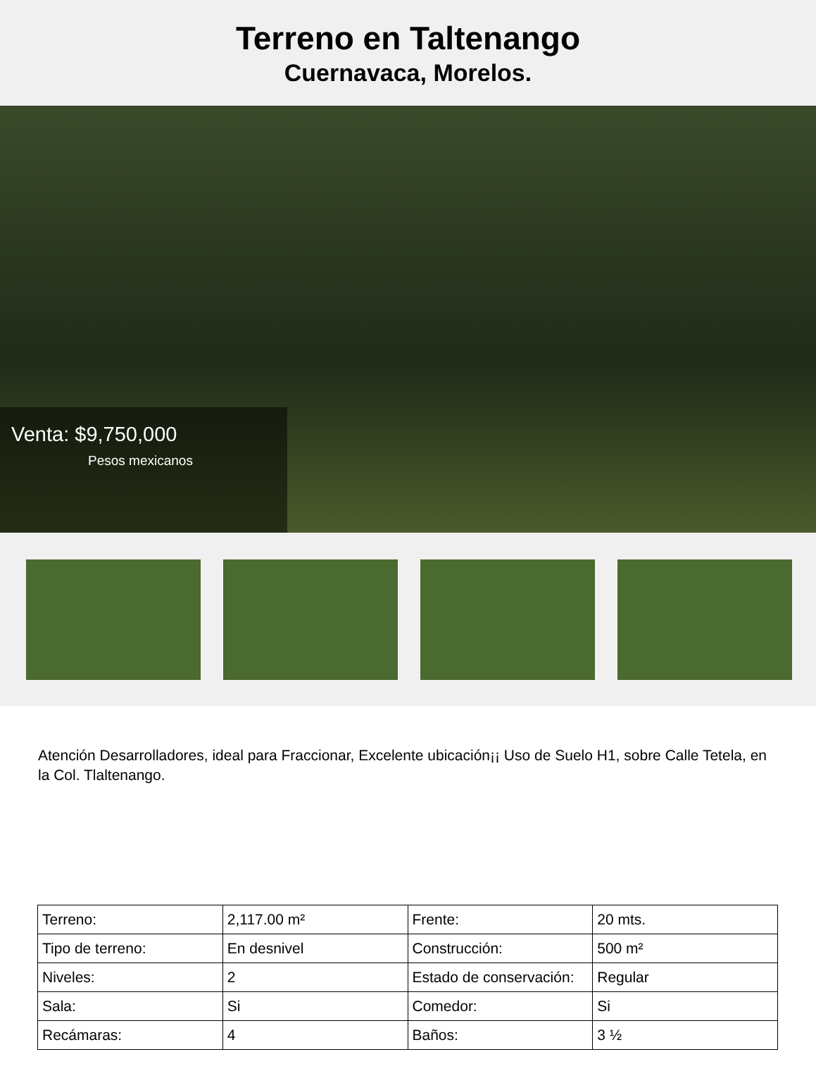Terreno en Taltenango
Cuernavaca, Morelos.
Venta: $9,750,000
Pesos mexicanos
Atención Desarrolladores, ideal para Fraccionar, Excelente ubicación¡¡ Uso de Suelo H1, sobre Calle Tetela, en la Col. Tlaltenango.
| Terreno: | 2,117.00 m² | Frente: | 20 mts. |
| Tipo de terreno: | En desnivel | Construcción: | 500 m² |
| Niveles: | 2 | Estado de conservación: | Regular |
| Sala: | Si | Comedor: | Si |
| Recámaras: | 4 | Baños: | 3 ½ |